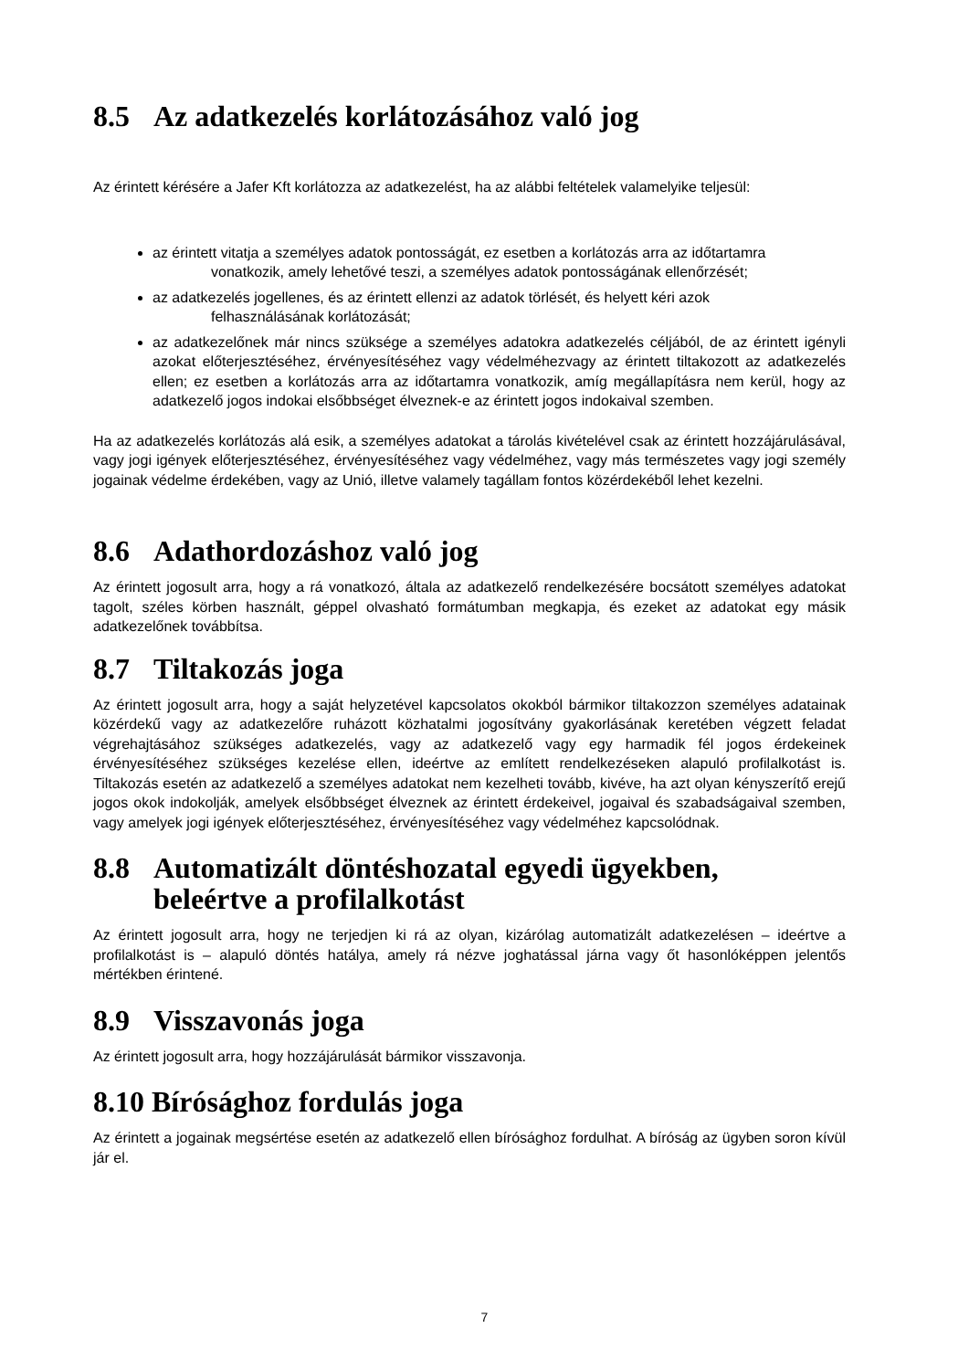8.5 Az adatkezelés korlátozásához való jog
Az érintett kérésére a Jafer Kft korlátozza az adatkezelést, ha az alábbi feltételek valamelyike teljesül:
az érintett vitatja a személyes adatok pontosságát, ez esetben a korlátozás arra az időtartamra
vonatkozik, amely lehetővé teszi, a személyes adatok pontosságának ellenőrzését;
az adatkezelés jogellenes, és az érintett ellenzi az adatok törlését, és helyett kéri azok
felhasználásának korlátozását;
az adatkezelőnek már nincs szüksége a személyes adatokra adatkezelés céljából, de az érintett igényli azokat előterjesztéséhez, érvényesítéséhez vagy védelméhezvagy az érintett tiltakozott az adatkezelés ellen; ez esetben a korlátozás arra az időtartamra vonatkozik, amíg megállapításra nem kerül, hogy az adatkezelő jogos indokai elsőbbséget élveznek-e az érintett jogos indokaival szemben.
Ha az adatkezelés korlátozás alá esik, a személyes adatokat a tárolás kivételével csak az érintett hozzájárulásával, vagy jogi igények előterjesztéséhez, érvényesítéséhez vagy védelméhez, vagy más természetes vagy jogi személy jogainak védelme érdekében, vagy az Unió, illetve valamely tagállam fontos közérdekéből lehet kezelni.
8.6 Adathordozáshoz való jog
Az érintett jogosult arra, hogy a rá vonatkozó, általa az adatkezelő rendelkezésére bocsátott személyes adatokat tagolt, széles körben használt, géppel olvasható formátumban megkapja, és ezeket az adatokat egy másik adatkezelőnek továbbítsa.
8.7 Tiltakozás joga
Az érintett jogosult arra, hogy a saját helyzetével kapcsolatos okokból bármikor tiltakozzon személyes adatainak közérdekű vagy az adatkezelőre ruházott közhatalmi jogosítvány gyakorlásának keretében végzett feladat végrehajtásához szükséges adatkezelés, vagy az adatkezelő vagy egy harmadik fél jogos érdekeinek érvényesítéséhez szükséges kezelése ellen, ideértve az említett rendelkezéseken alapuló profilalkotást is. Tiltakozás esetén az adatkezelő a személyes adatokat nem kezelheti tovább, kivéve, ha azt olyan kényszerítő erejű jogos okok indokolják, amelyek elsőbbséget élveznek az érintett érdekeivel, jogaival és szabadságaival szemben, vagy amelyek jogi igények előterjesztéséhez, érvényesítéséhez vagy védelméhez kapcsolódnak.
8.8 Automatizált döntéshozatal egyedi ügyekben,
beleértve a profilalkotást
Az érintett jogosult arra, hogy ne terjedjen ki rá az olyan, kizárólag automatizált adatkezelésen – ideértve a profilalkotást is – alapuló döntés hatálya, amely rá nézve joghatással járna vagy őt hasonlóképpen jelentős mértékben érintené.
8.9 Visszavonás joga
Az érintett jogosult arra, hogy hozzájárulását bármikor visszavonja.
8.10 Bírósághoz fordulás joga
Az érintett a jogainak megsértése esetén az adatkezelő ellen bírósághoz fordulhat. A bíróság az ügyben soron kívül jár el.
7